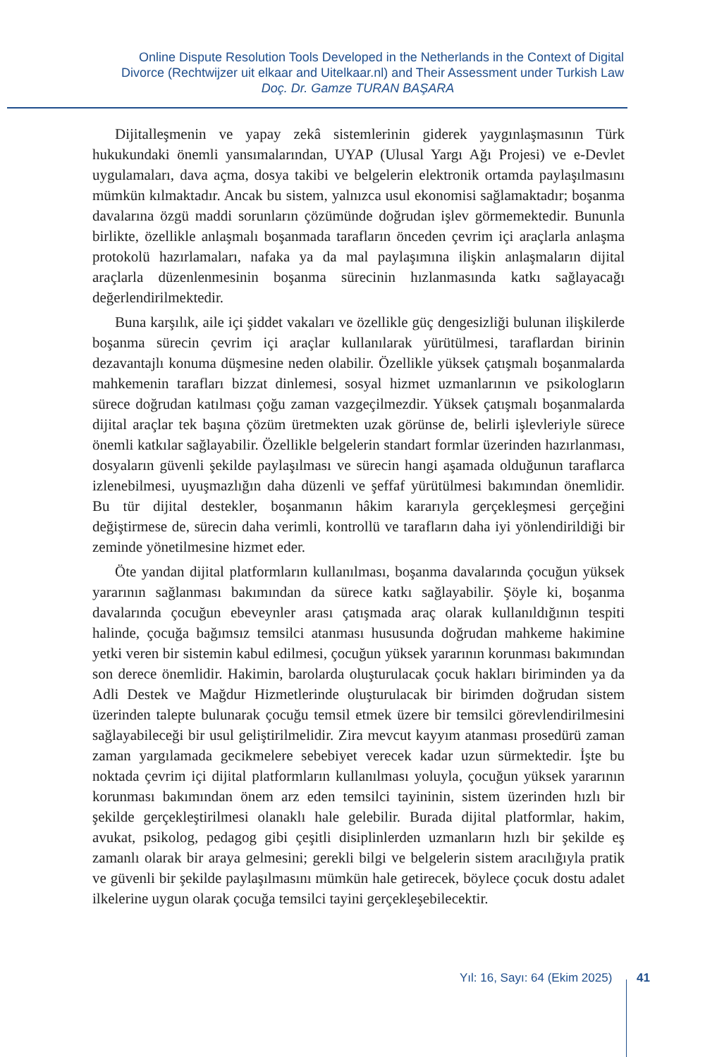Online Dispute Resolution Tools Developed in the Netherlands in the Context of Digital
Divorce (Rechtwijzer uit elkaar and Uitelkaar.nl) and Their Assessment under Turkish Law
Doç. Dr. Gamze TURAN BAŞARA
Dijitalleşmenin ve yapay zekâ sistemlerinin giderek yaygınlaşmasının Türk hukukundaki önemli yansımalarından, UYAP (Ulusal Yargı Ağı Projesi) ve e-Devlet uygulamaları, dava açma, dosya takibi ve belgelerin elektronik ortamda paylaşılmasını mümkün kılmaktadır. Ancak bu sistem, yalnızca usul ekonomisi sağlamaktadır; boşanma davalarına özgü maddi sorunların çözümünde doğrudan işlev görmemektedir. Bununla birlikte, özellikle anlaşmalı boşanmada tarafların önceden çevrim içi araçlarla anlaşma protokolü hazırlamaları, nafaka ya da mal paylaşımına ilişkin anlaşmaların dijital araçlarla düzenlenmesinin boşanma sürecinin hızlanmasında katkı sağlayacağı değerlendirilmektedir.
Buna karşılık, aile içi şiddet vakaları ve özellikle güç dengesizliği bulunan ilişkilerde boşanma sürecin çevrim içi araçlar kullanılarak yürütülmesi, taraflardan birinin dezavantajlı konuma düşmesine neden olabilir. Özellikle yüksek çatışmalı boşanmalarda mahkemenin tarafları bizzat dinlemesi, sosyal hizmet uzmanlarının ve psikologların sürece doğrudan katılması çoğu zaman vazgeçilmezdir. Yüksek çatışmalı boşanmalarda dijital araçlar tek başına çözüm üretmekten uzak görünse de, belirli işlevleriyle sürece önemli katkılar sağlayabilir. Özellikle belgelerin standart formlar üzerinden hazırlanması, dosyaların güvenli şekilde paylaşılması ve sürecin hangi aşamada olduğunun taraflarca izlenebilmesi, uyuşmazlığın daha düzenli ve şeffaf yürütülmesi bakımından önemlidir. Bu tür dijital destekler, boşanmanın hâkim kararıyla gerçekleşmesi gerçeğini değiştirmese de, sürecin daha verimli, kontrollü ve tarafların daha iyi yönlendirildiği bir zeminde yönetilmesine hizmet eder.
Öte yandan dijital platformların kullanılması, boşanma davalarında çocuğun yüksek yararının sağlanması bakımından da sürece katkı sağlayabilir. Şöyle ki, boşanma davalarında çocuğun ebeveynler arası çatışmada araç olarak kullanıldığının tespiti halinde, çocuğa bağımsız temsilci atanması hususunda doğrudan mahkeme hakimine yetki veren bir sistemin kabul edilmesi, çocuğun yüksek yararının korunması bakımından son derece önemlidir. Hakimin, barolarda oluşturulacak çocuk hakları biriminden ya da Adli Destek ve Mağdur Hizmetlerinde oluşturulacak bir birimden doğrudan sistem üzerinden talepte bulunarak çocuğu temsil etmek üzere bir temsilci görevlendirilmesini sağlayabileceği bir usul geliştirilmelidir. Zira mevcut kayyım atanması prosedürü zaman zaman yargılamada gecikmelere sebebiyet verecek kadar uzun sürmektedir. İşte bu noktada çevrim içi dijital platformların kullanılması yoluyla, çocuğun yüksek yararının korunması bakımından önem arz eden temsilci tayininin, sistem üzerinden hızlı bir şekilde gerçekleştirilmesi olanaklı hale gelebilir. Burada dijital platformlar, hakim, avukat, psikolog, pedagog gibi çeşitli disiplinlerden uzmanların hızlı bir şekilde eş zamanlı olarak bir araya gelmesini; gerekli bilgi ve belgelerin sistem aracılığıyla pratik ve güvenli bir şekilde paylaşılmasını mümkün hale getirecek, böylece çocuk dostu adalet ilkelerine uygun olarak çocuğa temsilci tayini gerçekleşebilecektir.
Yıl: 16, Sayı: 64 (Ekim 2025) 41